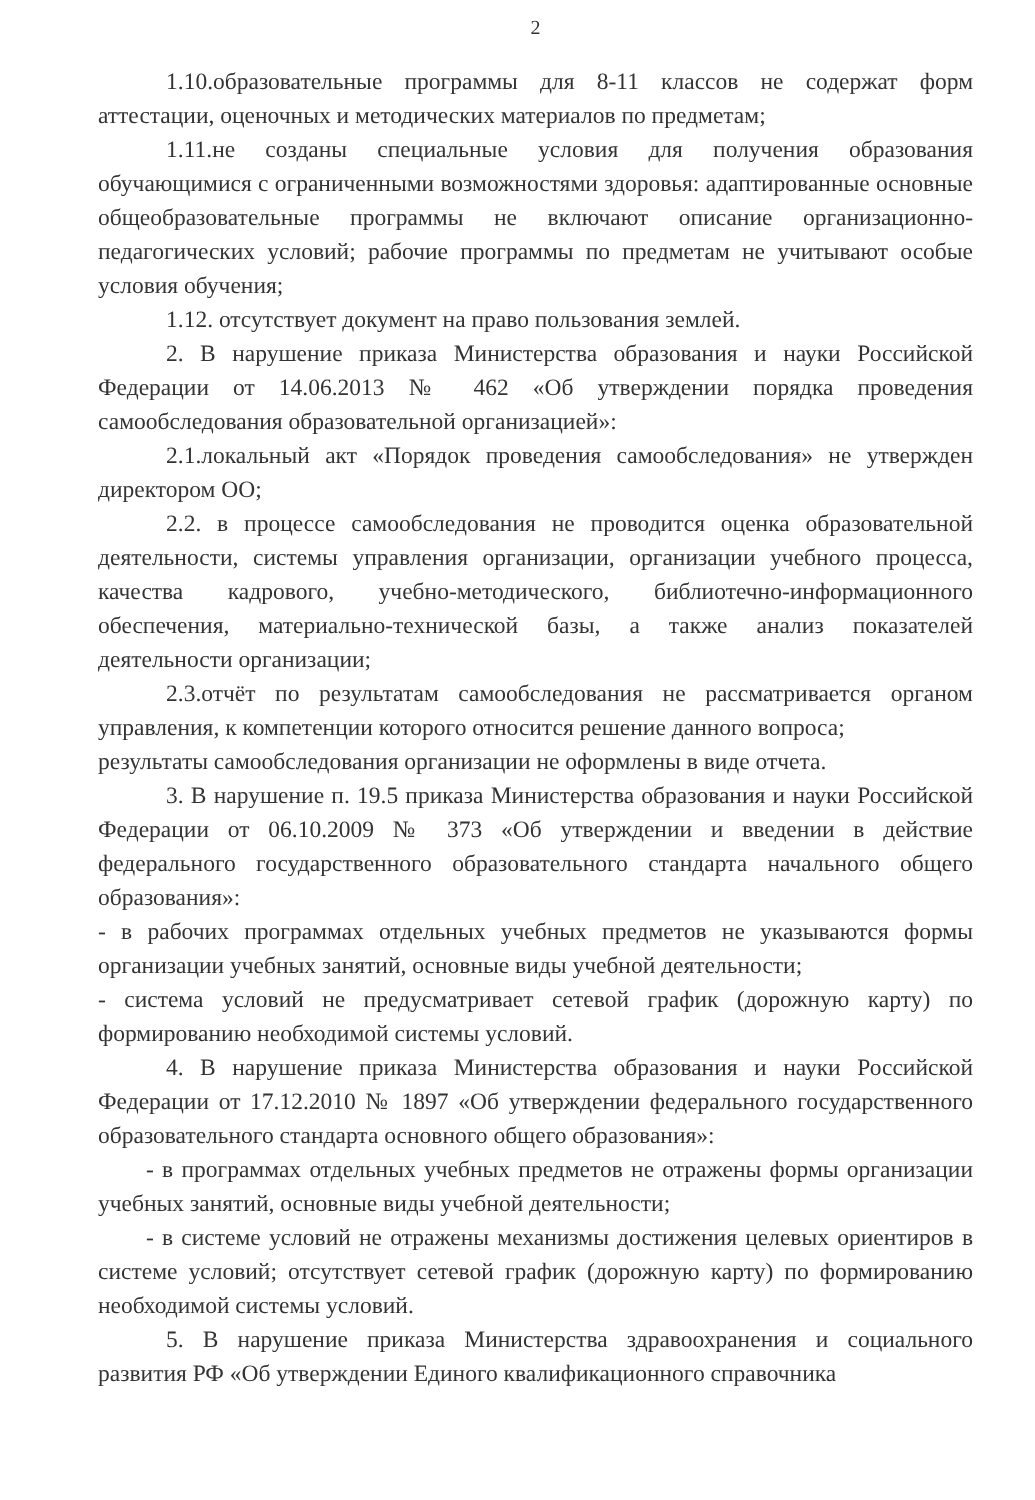2
1.10.образовательные программы для 8-11 классов не содержат форм аттестации, оценочных и методических материалов по предметам;
1.11.не созданы специальные условия для получения образования обучающимися с ограниченными возможностями здоровья: адаптированные основные общеобразовательные программы не включают описание организационно-педагогических условий; рабочие программы по предметам не учитывают особые условия обучения;
1.12. отсутствует документ на право пользования землей.
2. В нарушение приказа Министерства образования и науки Российской Федерации от 14.06.2013 № 462 «Об утверждении порядка проведения самообследования образовательной организацией»:
2.1.локальный акт «Порядок проведения самообследования» не утвержден директором ОО;
2.2. в процессе самообследования не проводится оценка образовательной деятельности, системы управления организации, организации учебного процесса, качества кадрового, учебно-методического, библиотечно-информационного обеспечения, материально-технической базы, а также анализ показателей деятельности организации;
2.3.отчёт по результатам самообследования не рассматривается органом управления, к компетенции которого относится решение данного вопроса;
результаты самообследования организации не оформлены в виде отчета.
3. В нарушение п. 19.5 приказа Министерства образования и науки Российской Федерации от 06.10.2009 № 373 «Об утверждении и введении в действие федерального государственного образовательного стандарта начального общего образования»:
- в рабочих программах отдельных учебных предметов не указываются формы организации учебных занятий, основные виды учебной деятельности;
- система условий не предусматривает сетевой график (дорожную карту) по формированию необходимой системы условий.
4. В нарушение приказа Министерства образования и науки Российской Федерации от 17.12.2010 № 1897 «Об утверждении федерального государственного образовательного стандарта основного общего образования»:
- в программах отдельных учебных предметов не отражены формы организации учебных занятий, основные виды учебной деятельности;
- в системе условий не отражены механизмы достижения целевых ориентиров в системе условий; отсутствует сетевой график (дорожную карту) по формированию необходимой системы условий.
5. В нарушение приказа Министерства здравоохранения и социального развития РФ «Об утверждении Единого квалификационного справочника